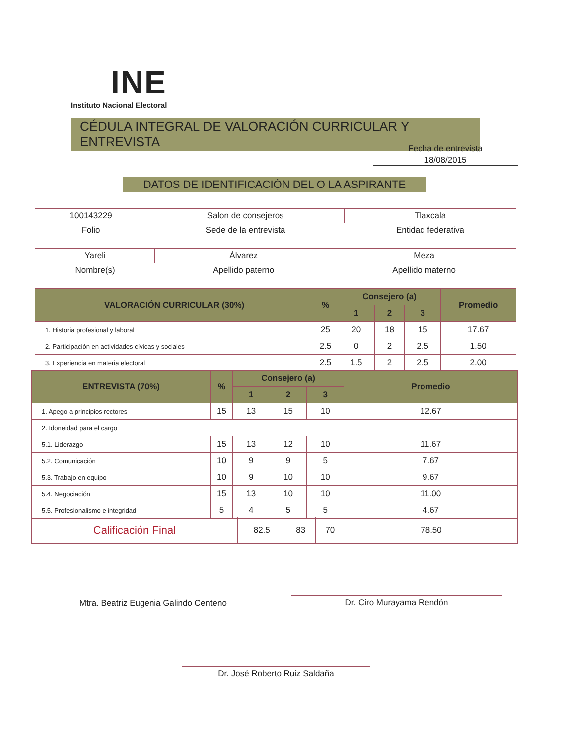INE
Instituto Nacional Electoral
CÉDULA INTEGRAL DE VALORACIÓN CURRICULAR Y ENTREVISTA
Fecha de entrevista
18/08/2015
DATOS DE IDENTIFICACIÓN DEL O LA ASPIRANTE
| 100143229 | Salon de consejeros | Tlaxcala |
| Folio | Sede de la entrevista | Entidad federativa |
| Yareli | Álvarez | Meza |
| Nombre(s) | Apellido paterno | Apellido materno |
| VALORACIÓN CURRICULAR (30%) | % | Consejero (a) | | | Promedio |
| --- | --- | --- | --- | --- | --- |
| | | 1 | 2 | 3 | |
| 1. Historia profesional y laboral | 25 | 20 | 18 | 15 | 17.67 |
| 2. Participación en actividades cívicas y sociales | 2.5 | 0 | 2 | 2.5 | 1.50 |
| 3. Experiencia en materia electoral | 2.5 | 1.5 | 2 | 2.5 | 2.00 |
| ENTREVISTA (70%) | % | Consejero (a) | | | Promedio |
| --- | --- | --- | --- | --- | --- |
| | | 1 | 2 | 3 | |
| 1. Apego a principios rectores | 15 | 13 | 15 | 10 | 12.67 |
| 2. Idoneidad para el cargo | | | | | |
| 5.1. Liderazgo | 15 | 13 | 12 | 10 | 11.67 |
| 5.2. Comunicación | 10 | 9 | 9 | 5 | 7.67 |
| 5.3. Trabajo en equipo | 10 | 9 | 10 | 10 | 9.67 |
| 5.4. Negociación | 15 | 13 | 10 | 10 | 11.00 |
| 5.5. Profesionalismo e integridad | 5 | 4 | 5 | 5 | 4.67 |
| Calificación Final | 82.5 | 83 | 70 | 78.50 |
Mtra. Beatriz Eugenia Galindo Centeno Dr. Ciro Murayama Rendón
Dr. José Roberto Ruiz Saldaña